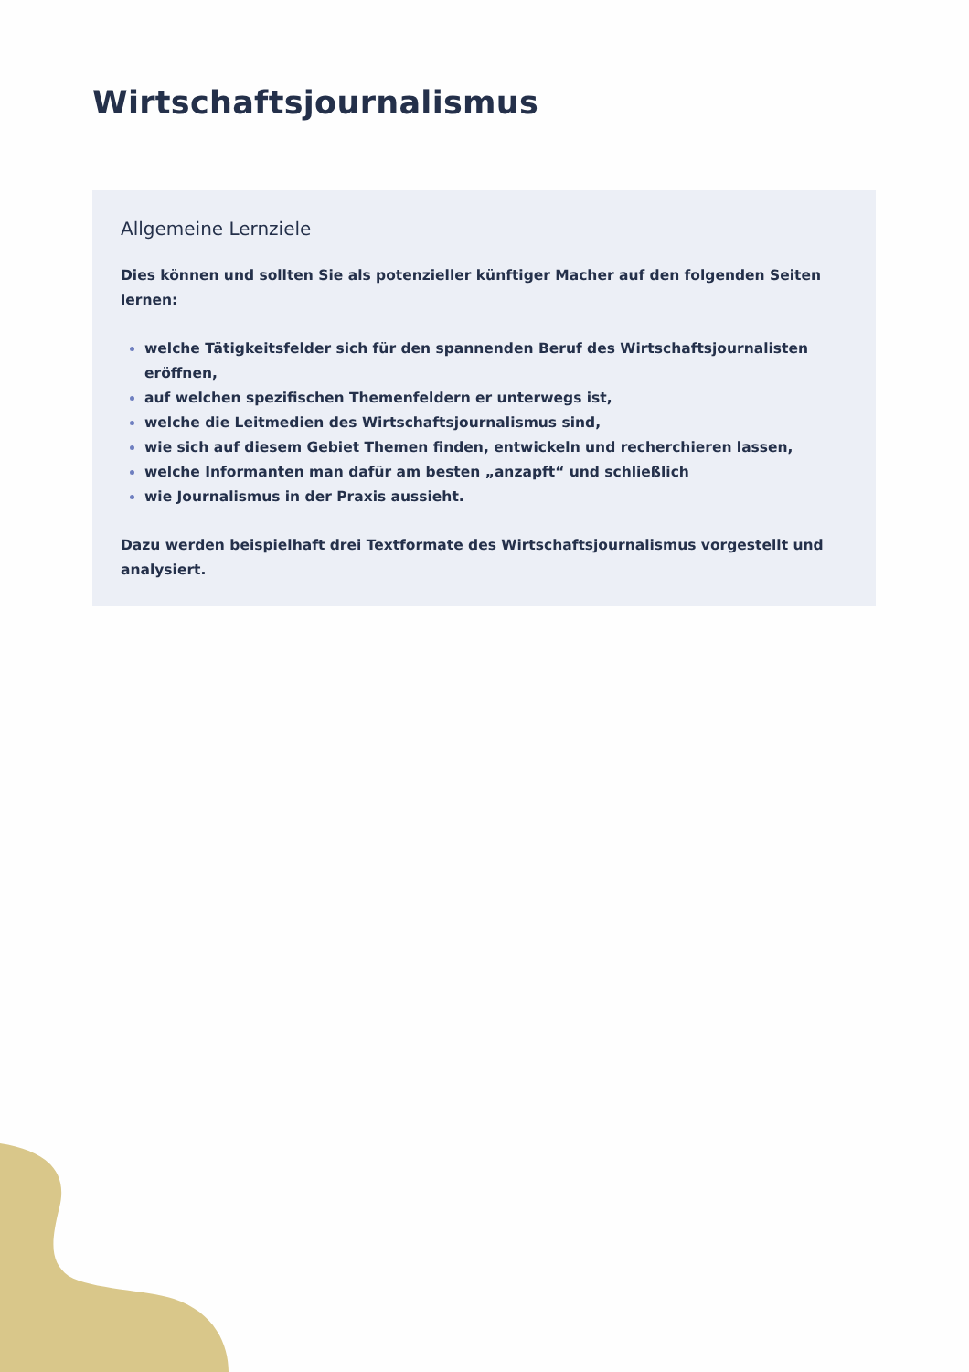Wirtschaftsjournalismus
Allgemeine Lernziele
Dies können und sollten Sie als potenzieller künftiger Macher auf den folgenden Seiten lernen:
welche Tätigkeitsfelder sich für den spannenden Beruf des Wirtschaftsjournalisten eröffnen,
auf welchen spezifischen Themenfeldern er unterwegs ist,
welche die Leitmedien des Wirtschaftsjournalismus sind,
wie sich auf diesem Gebiet Themen finden, entwickeln und recherchieren lassen,
welche Informanten man dafür am besten „anzapft“ und schließlich
wie Journalismus in der Praxis aussieht.
Dazu werden beispielhaft drei Textformate des Wirtschaftsjournalismus vorgestellt und analysiert.